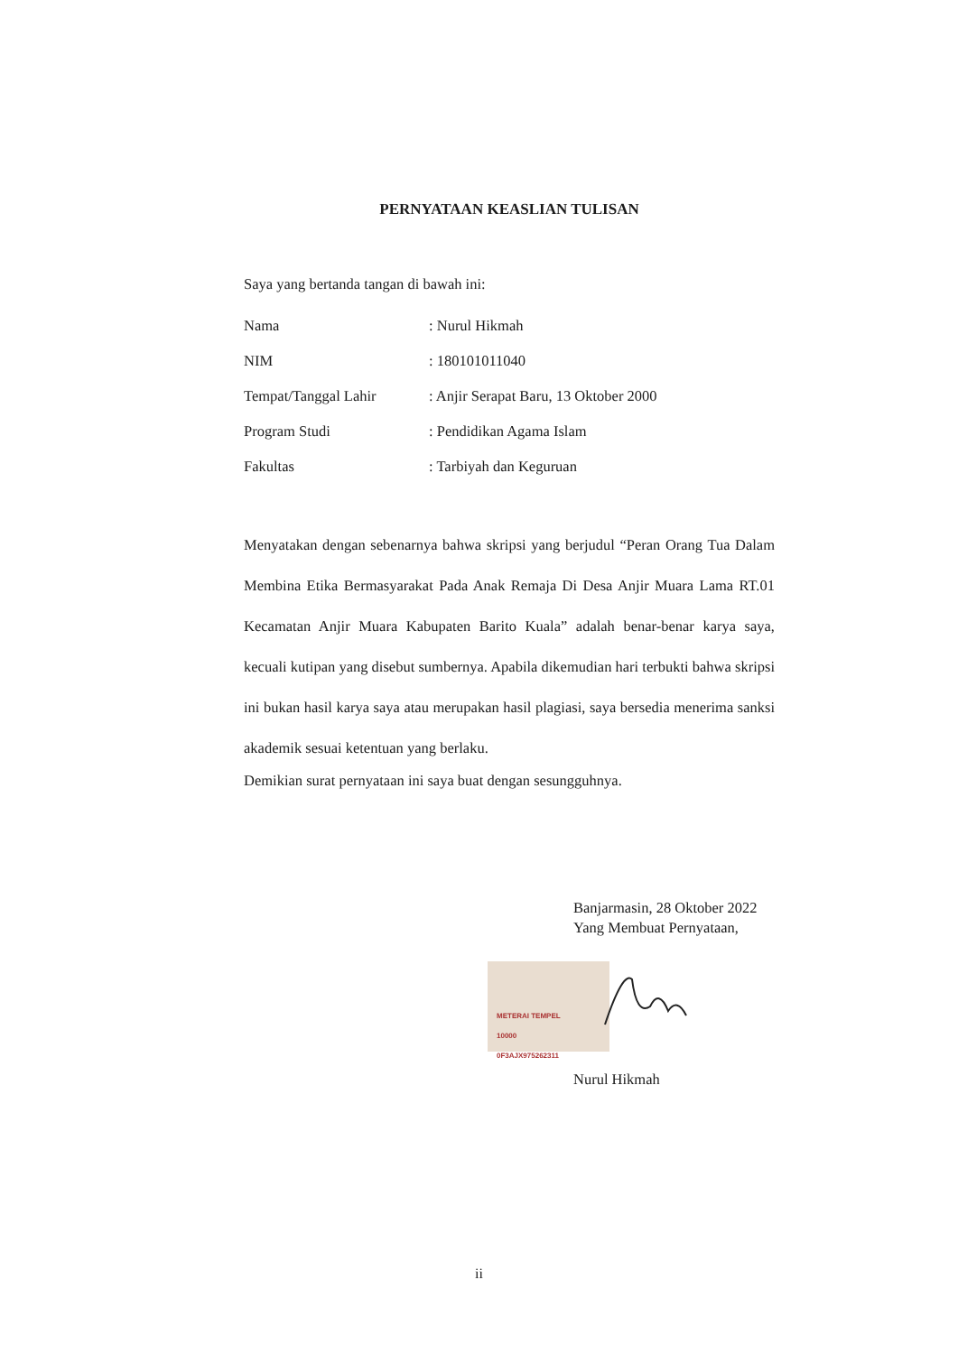PERNYATAAN KEASLIAN TULISAN
Saya yang bertanda tangan di bawah ini:
| Nama | : Nurul Hikmah |
| NIM | : 180101011040 |
| Tempat/Tanggal Lahir | : Anjir Serapat Baru, 13 Oktober 2000 |
| Program Studi | : Pendidikan Agama Islam |
| Fakultas | : Tarbiyah dan Keguruan |
Menyatakan dengan sebenarnya bahwa skripsi yang berjudul “Peran Orang Tua Dalam Membina Etika Bermasyarakat Pada Anak Remaja Di Desa Anjir Muara Lama RT.01 Kecamatan Anjir Muara Kabupaten Barito Kuala” adalah benar-benar karya saya, kecuali kutipan yang disebut sumbernya. Apabila dikemudian hari terbukti bahwa skripsi ini bukan hasil karya saya atau merupakan hasil plagiasi, saya bersedia menerima sanksi akademik sesuai ketentuan yang berlaku.
Demikian surat pernyataan ini saya buat dengan sesungguhnya.
Banjarmasin, 28 Oktober 2022
Yang Membuat Pernyataan,
METERAI TEMPEL
10000
0F3AJX975262311
Nurul Hikmah
ii